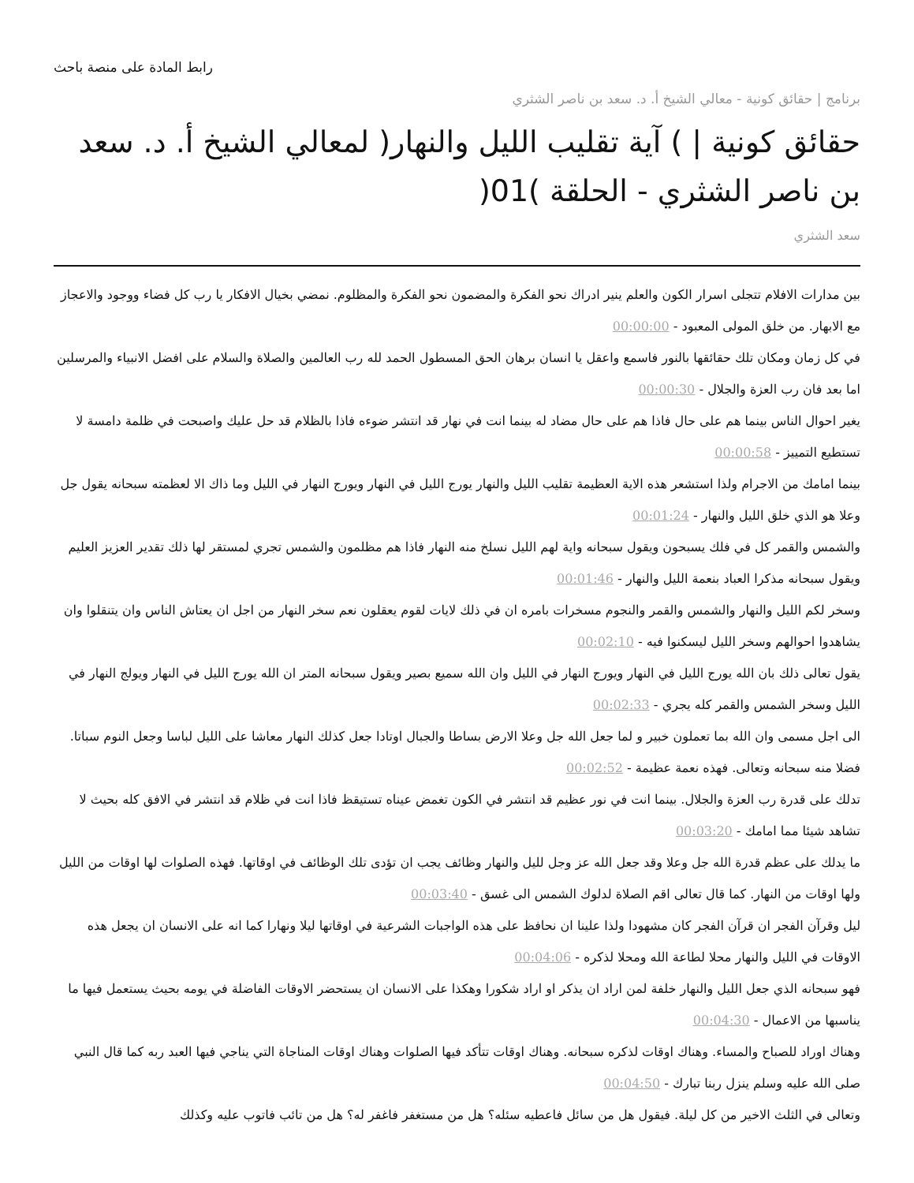رابط المادة على منصة باحث
برنامج | حقائق كونية - معالي الشيخ أ. د. سعد بن ناصر الشثري
حقائق كونية | ) آية تقليب الليل والنهار( لمعالي الشيخ أ. د. سعد بن ناصر الشثري - الحلقة )01(
سعد الشثري
بين مدارات الافلام تتجلى اسرار الكون والعلم ينير ادراك نحو الفكرة والمضمون نحو الفكرة والمظلوم. نمضي بخيال الافكار يا رب كل فضاء ووجود والاعجاز مع الابهار. من خلق المولى المعبود - 00:00:00
في كل زمان ومكان تلك حقائقها بالنور فاسمع واعقل يا انسان برهان الحق المسطول الحمد لله رب العالمين والصلاة والسلام على افضل الانبياء والمرسلين اما بعد فان رب العزة والجلال - 00:00:30
يغير احوال الناس بينما هم على حال فاذا هم على حال مضاد له بينما انت في نهار قد انتشر ضوءه فاذا بالظلام قد حل عليك واصبحت في ظلمة دامسة لا تستطيع التمييز - 00:00:58
بينما امامك من الاجرام ولذا استشعر هذه الاية العظيمة تقليب الليل والنهار يورج الليل في النهار ويورج النهار في الليل وما ذاك الا لعظمته سبحانه يقول جل وعلا هو الذي خلق الليل والنهار - 00:01:24
والشمس والقمر كل في فلك يسبحون ويقول سبحانه واية لهم الليل نسلخ منه النهار فاذا هم مظلمون والشمس تجري لمستقر لها ذلك تقدير العزيز العليم ويقول سبحانه مذكرا العباد بنعمة الليل والنهار - 00:01:46
وسخر لكم الليل والنهار والشمس والقمر والنجوم مسخرات بامره ان في ذلك لايات لقوم يعقلون نعم سخر النهار من اجل ان يعتاش الناس وان يتنقلوا وان يشاهدوا احوالهم وسخر الليل ليسكنوا فيه - 00:02:10
يقول تعالى ذلك بان الله يورج الليل في النهار ويورج النهار في الليل وان الله سميع بصير ويقول سبحانه المتر ان الله يورج الليل في النهار ويولج النهار في الليل وسخر الشمس والقمر كله يجري - 00:02:33
الى اجل مسمى وان الله بما تعملون خبير و لما جعل الله جل وعلا الارض بساطا والجبال اوتادا جعل كذلك النهار معاشا على الليل لباسا وجعل النوم سباتا. فضلا منه سبحانه وتعالى. فهذه نعمة عظيمة - 00:02:52
تدلك على قدرة رب العزة والجلال. بينما انت في نور عظيم قد انتشر في الكون تغمض عيناه تستيقظ فاذا انت في ظلام قد انتشر في الافق كله بحيث لا تشاهد شيئا مما امامك - 00:03:20
ما يدلك على عظم قدرة الله جل وعلا وقد جعل الله عز وجل لليل والنهار وظائف يجب ان تؤدى تلك الوظائف في اوقاتها. فهذه الصلوات لها اوقات من الليل ولها اوقات من النهار. كما قال تعالى اقم الصلاة لدلوك الشمس الى غسق - 00:03:40
ليل وقرآن الفجر ان قرآن الفجر كان مشهودا ولذا علينا ان نحافظ على هذه الواجبات الشرعية في اوقاتها ليلا ونهارا كما انه على الانسان ان يجعل هذه الاوقات في الليل والنهار محلا لطاعة الله ومحلا لذكره - 00:04:06
فهو سبحانه الذي جعل الليل والنهار خلفة لمن اراد ان يذكر او اراد شكورا وهكذا على الانسان ان يستحضر الاوقات الفاضلة في يومه بحيث يستعمل فيها ما يناسبها من الاعمال - 00:04:30
وهناك اوراد للصباح والمساء. وهناك اوقات لذكره سبحانه. وهناك اوقات تتأكد فيها الصلوات وهناك اوقات المناجاة التي يناجي فيها العبد ربه كما قال النبي صلى الله عليه وسلم ينزل ربنا تبارك - 00:04:50
وتعالى في الثلث الاخير من كل ليلة. فيقول هل من سائل فاعطيه سئله؟ هل من مستغفر فاغفر له؟ هل من تائب فاتوب عليه وكذلك